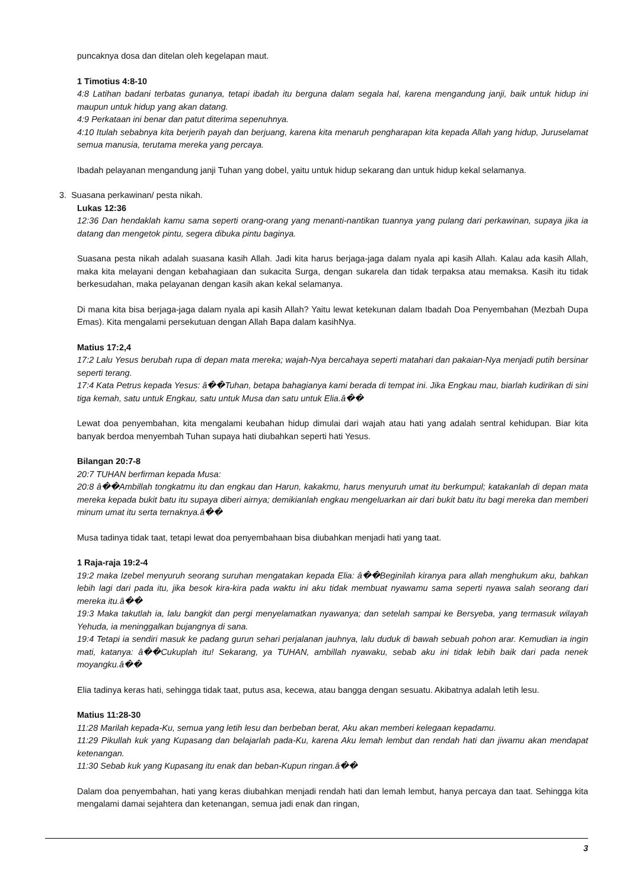puncaknya dosa dan ditelan oleh kegelapan maut.
1 Timotius 4:8-10
4:8 Latihan badani terbatas gunanya, tetapi ibadah itu berguna dalam segala hal, karena mengandung janji, baik untuk hidup ini maupun untuk hidup yang akan datang.
4:9 Perkataan ini benar dan patut diterima sepenuhnya.
4:10 Itulah sebabnya kita berjerih payah dan berjuang, karena kita menaruh pengharapan kita kepada Allah yang hidup, Juruselamat semua manusia, terutama mereka yang percaya.
Ibadah pelayanan mengandung janji Tuhan yang dobel, yaitu untuk hidup sekarang dan untuk hidup kekal selamanya.
3. Suasana perkawinan/ pesta nikah.
Lukas 12:36
12:36 Dan hendaklah kamu sama seperti orang-orang yang menanti-nantikan tuannya yang pulang dari perkawinan, supaya jika ia datang dan mengetok pintu, segera dibuka pintu baginya.
Suasana pesta nikah adalah suasana kasih Allah. Jadi kita harus berjaga-jaga dalam nyala api kasih Allah. Kalau ada kasih Allah, maka kita melayani dengan kebahagiaan dan sukacita Surga, dengan sukarela dan tidak terpaksa atau memaksa. Kasih itu tidak berkesudahan, maka pelayanan dengan kasih akan kekal selamanya.
Di mana kita bisa berjaga-jaga dalam nyala api kasih Allah? Yaitu lewat ketekunan dalam Ibadah Doa Penyembahan (Mezbah Dupa Emas). Kita mengalami persekutuan dengan Allah Bapa dalam kasihNya.
Matius 17:2,4
17:2 Lalu Yesus berubah rupa di depan mata mereka; wajah-Nya bercahaya seperti matahari dan pakaian-Nya menjadi putih bersinar seperti terang.
17:4 Kata Petrus kepada Yesus: â��Tuhan, betapa bahagianya kami berada di tempat ini. Jika Engkau mau, biarlah kudirikan di sini tiga kemah, satu untuk Engkau, satu untuk Musa dan satu untuk Elia.â��
Lewat doa penyembahan, kita mengalami keubahan hidup dimulai dari wajah atau hati yang adalah sentral kehidupan. Biar kita banyak berdoa menyembah Tuhan supaya hati diubahkan seperti hati Yesus.
Bilangan 20:7-8
20:7 TUHAN berfirman kepada Musa:
20:8 â��Ambillah tongkatmu itu dan engkau dan Harun, kakakmu, harus menyuruh umat itu berkumpul; katakanlah di depan mata mereka kepada bukit batu itu supaya diberi airnya; demikianlah engkau mengeluarkan air dari bukit batu itu bagi mereka dan memberi minum umat itu serta ternaknya.â��
Musa tadinya tidak taat, tetapi lewat doa penyembahaan bisa diubahkan menjadi hati yang taat.
1 Raja-raja 19:2-4
19:2 maka Izebel menyuruh seorang suruhan mengatakan kepada Elia: â��Beginilah kiranya para allah menghukum aku, bahkan lebih lagi dari pada itu, jika besok kira-kira pada waktu ini aku tidak membuat nyawamu sama seperti nyawa salah seorang dari mereka itu.â��
19:3 Maka takutlah ia, lalu bangkit dan pergi menyelamatkan nyawanya; dan setelah sampai ke Bersyeba, yang termasuk wilayah Yehuda, ia meninggalkan bujangnya di sana.
19:4 Tetapi ia sendiri masuk ke padang gurun sehari perjalanan jauhnya, lalu duduk di bawah sebuah pohon arar. Kemudian ia ingin mati, katanya: â��Cukuplah itu! Sekarang, ya TUHAN, ambillah nyawaku, sebab aku ini tidak lebih baik dari pada nenek moyangku.â��
Elia tadinya keras hati, sehingga tidak taat, putus asa, kecewa, atau bangga dengan sesuatu. Akibatnya adalah letih lesu.
Matius 11:28-30
11:28 Marilah kepada-Ku, semua yang letih lesu dan berbeban berat, Aku akan memberi kelegaan kepadamu.
11:29 Pikullah kuk yang Kupasang dan belajarlah pada-Ku, karena Aku lemah lembut dan rendah hati dan jiwamu akan mendapat ketenangan.
11:30 Sebab kuk yang Kupasang itu enak dan beban-Kupun ringan.â��
Dalam doa penyembahan, hati yang keras diubahkan menjadi rendah hati dan lemah lembut, hanya percaya dan taat. Sehingga kita mengalami damai sejahtera dan ketenangan, semua jadi enak dan ringan,
3